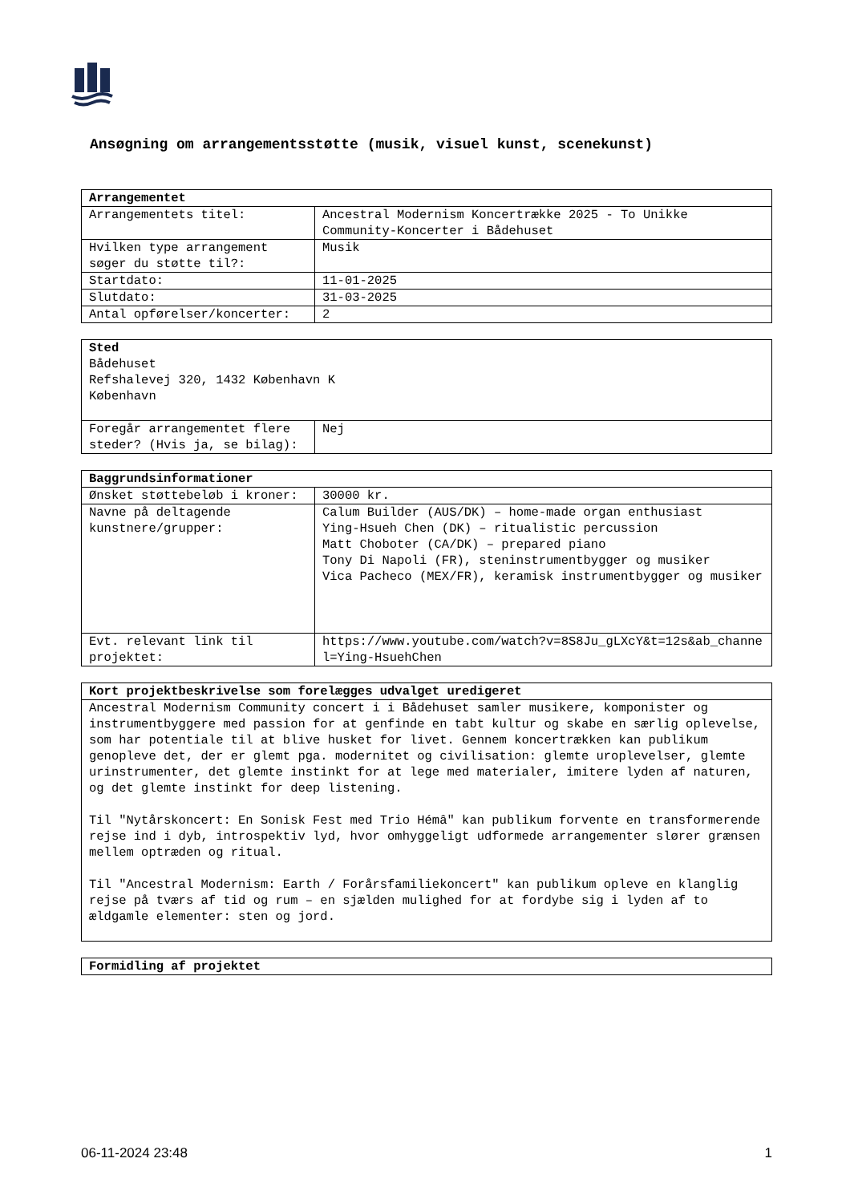Ansøgning om arrangementsstøtte (musik, visuel kunst, scenekunst)
| Arrangementet | |
| --- | --- |
| Arrangementets titel: | Ancestral Modernism Koncertrække 2025 - To Unikke Community-Koncerter i Bådehuset |
| Hvilken type arrangement søger du støtte til?: | Musik |
| Startdato: | 11-01-2025 |
| Slutdato: | 31-03-2025 |
| Antal opførelser/koncerter: | 2 |
| Sted Bådehuset Refshalevej 320, 1432 København K København | |
| Foregår arrangementet flere steder? (Hvis ja, se bilag): | Nej |
| Baggrundsinformationer | |
| --- | --- |
| Ønsket støttebeløb i kroner: | 30000 kr. |
| Navne på deltagende kunstnere/grupper: | Calum Builder (AUS/DK) – home-made organ enthusiast Ying-Hsueh Chen (DK) – ritualistic percussion Matt Choboter (CA/DK) – prepared piano Tony Di Napoli (FR), steninstrumentbygger og musiker Vica Pacheco (MEX/FR), keramisk instrumentbygger og musiker |
| Evt. relevant link til projektet: | https://www.youtube.com/watch?v=8S8Ju_gLXcY&t=12s&ab_channel=Ying-HsuehChen |
| Kort projektbeskrivelse som forelægges udvalget uredigeret |
| --- |
| Ancestral Modernism Community concert i i Bådehuset samler musikere, komponister og instrumentbyggere med passion for at genfinde en tabt kultur og skabe en særlig oplevelse, som har potentiale til at blive husket for livet. Gennem koncertrækken kan publikum genopleve det, der er glemt pga. modernitet og civilisation: glemte uroplevelser, glemte urinstrumenter, det glemte instinkt for at lege med materialer, imitere lyden af naturen, og det glemte instinkt for deep listening. Til "Nytårskoncert: En Sonisk Fest med Trio Hémâ" kan publikum forvente en transformerende rejse ind i dyb, introspektiv lyd, hvor omhyggeligt udformede arrangementer slører grænsen mellem optræden og ritual. Til "Ancestral Modernism: Earth / Forårsfamiliekoncert" kan publikum opleve en klanglig rejse på tværs af tid og rum – en sjælden mulighed for at fordybe sig i lyden af to ældgamle elementer: sten og jord. |
| Formidling af projektet |
| --- |
06-11-2024 23:48 1